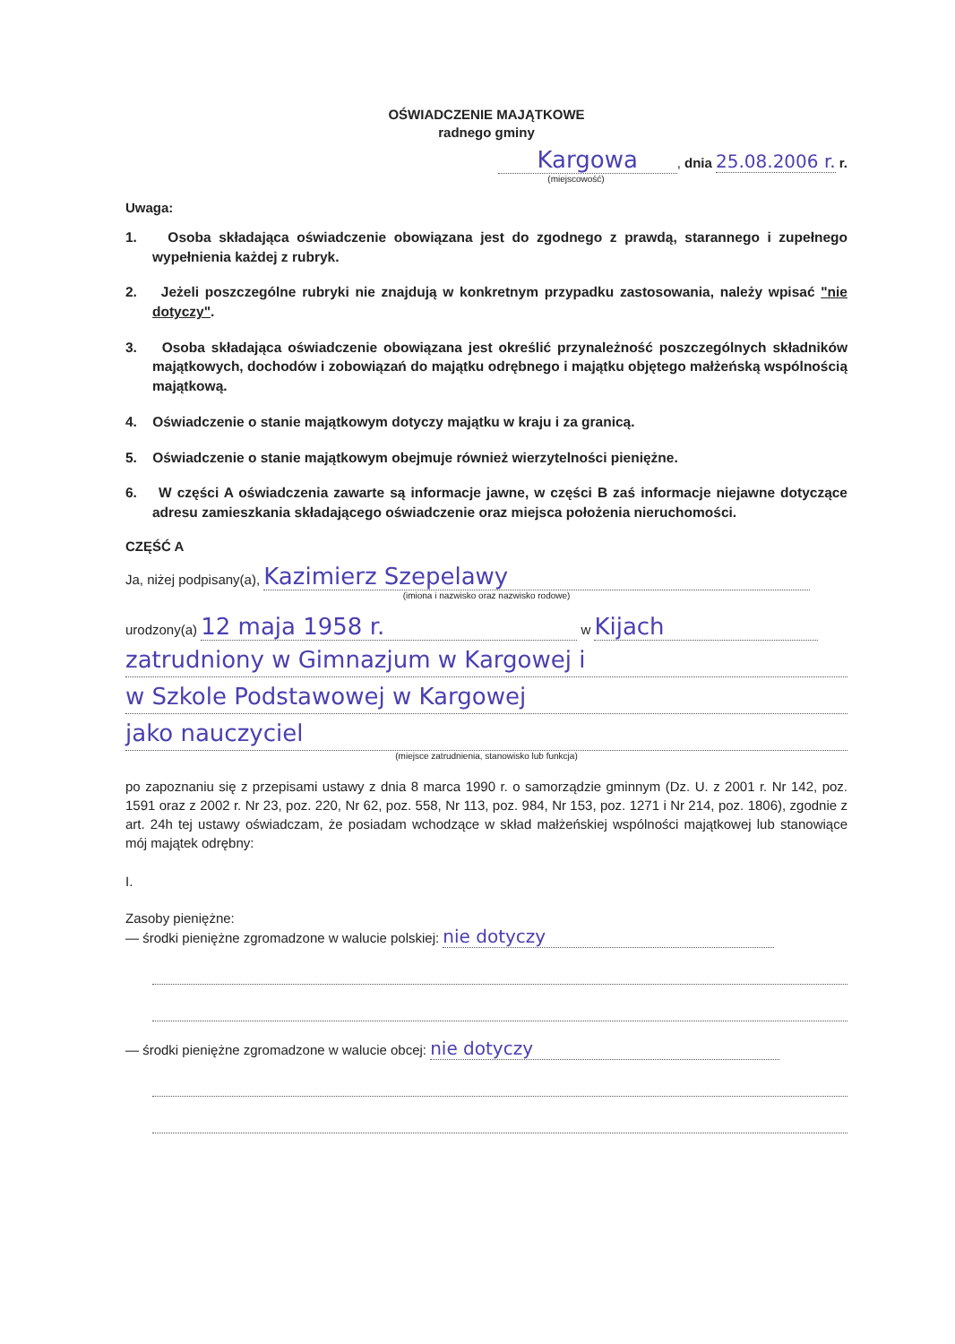OŚWIADCZENIE MAJĄTKOWE
radnego gminy
Kargowa, dnia 25.08.2006 r. r.
(miejscowość)
Uwaga:
1. Osoba składająca oświadczenie obowiązana jest do zgodnego z prawdą, starannego i zupełnego wypełnienia każdej z rubryk.
2. Jeżeli poszczególne rubryki nie znajdują w konkretnym przypadku zastosowania, należy wpisać "nie dotyczy".
3. Osoba składająca oświadczenie obowiązana jest określić przynależność poszczególnych składników majątkowych, dochodów i zobowiązań do majątku odrębnego i majątku objętego małżeńską wspólnością majątkową.
4. Oświadczenie o stanie majątkowym dotyczy majątku w kraju i za granicą.
5. Oświadczenie o stanie majątkowym obejmuje również wierzytelności pieniężne.
6. W części A oświadczenia zawarte są informacje jawne, w części B zaś informacje niejawne dotyczące adresu zamieszkania składającego oświadczenie oraz miejsca położenia nieruchomości.
CZĘŚĆ A
Ja, niżej podpisany(a), Kazimierz Szepelawy
(imiona i nazwisko oraz nazwisko rodowe)
urodzony(a) 12 maja 1958 r. w Kijach
zatrudniony w Gimnazjum w Kargowej i
w Szkole Podstawowej w Kargowej
jako nauczyciel
(miejsce zatrudnienia, stanowisko lub funkcja)
po zapoznaniu się z przepisami ustawy z dnia 8 marca 1990 r. o samorządzie gminnym (Dz. U. z 2001 r. Nr 142, poz. 1591 oraz z 2002 r. Nr 23, poz. 220, Nr 62, poz. 558, Nr 113, poz. 984, Nr 153, poz. 1271 i Nr 214, poz. 1806), zgodnie z art. 24h tej ustawy oświadczam, że posiadam wchodzące w skład małżeńskiej wspólności majątkowej lub stanowiące mój majątek odrębny:
I.
Zasoby pieniężne:
— środki pieniężne zgromadzone w walucie polskiej: nie dotyczy
— środki pieniężne zgromadzone w walucie obcej: nie dotyczy